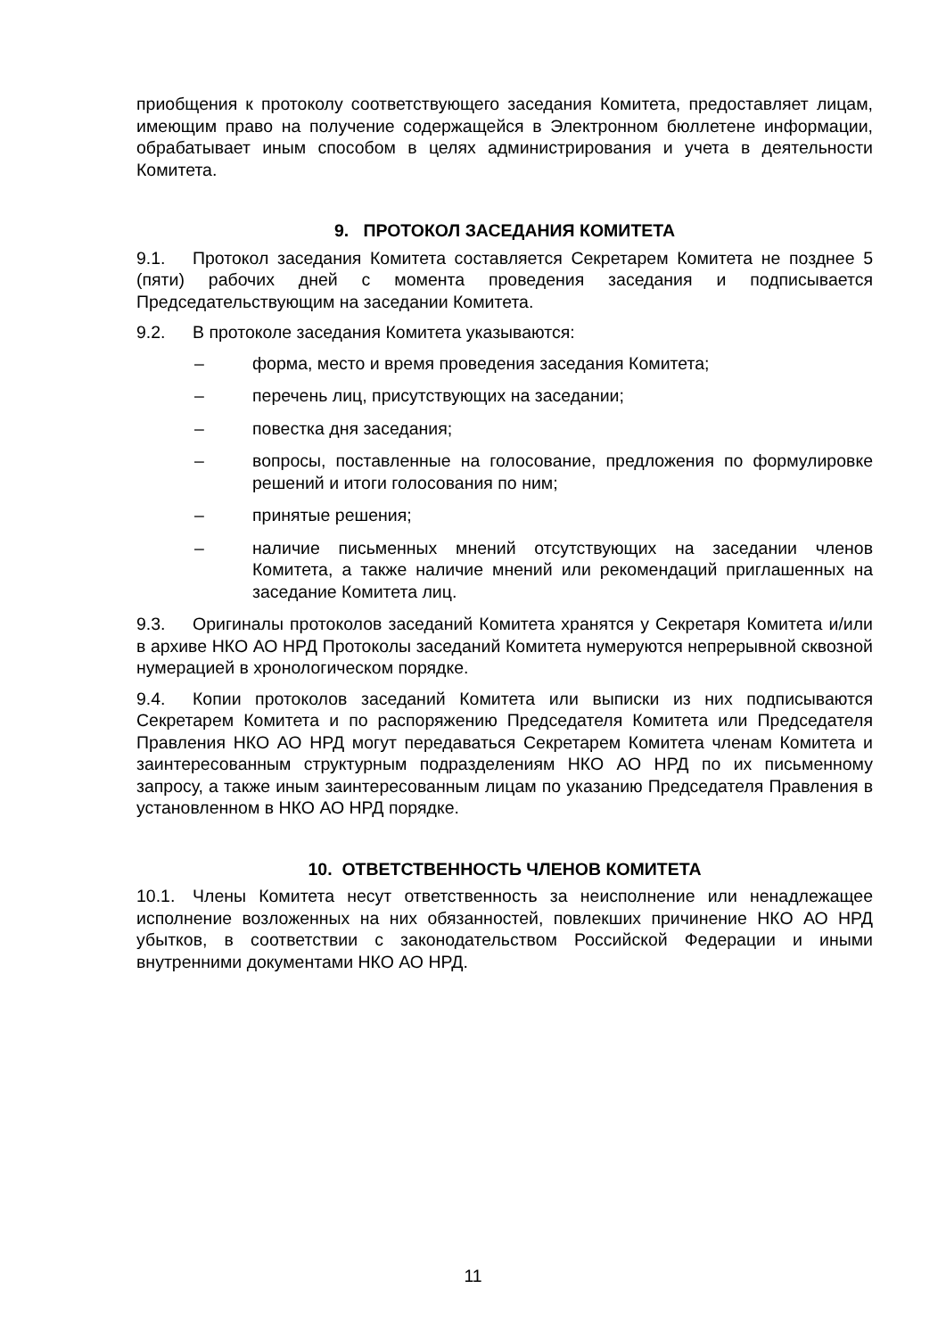приобщения к протоколу соответствующего заседания Комитета, предоставляет лицам, имеющим право на получение содержащейся в Электронном бюллетене информации, обрабатывает иным способом в целях администрирования и учета в деятельности Комитета.
9. ПРОТОКОЛ ЗАСЕДАНИЯ КОМИТЕТА
9.1. Протокол заседания Комитета составляется Секретарем Комитета не позднее 5 (пяти) рабочих дней с момента проведения заседания и подписывается Председательствующим на заседании Комитета.
9.2. В протоколе заседания Комитета указываются:
– форма, место и время проведения заседания Комитета;
– перечень лиц, присутствующих на заседании;
– повестка дня заседания;
– вопросы, поставленные на голосование, предложения по формулировке решений и итоги голосования по ним;
– принятые решения;
– наличие письменных мнений отсутствующих на заседании членов Комитета, а также наличие мнений или рекомендаций приглашенных на заседание Комитета лиц.
9.3. Оригиналы протоколов заседаний Комитета хранятся у Секретаря Комитета и/или в архиве НКО АО НРД Протоколы заседаний Комитета нумеруются непрерывной сквозной нумерацией в хронологическом порядке.
9.4. Копии протоколов заседаний Комитета или выписки из них подписываются Секретарем Комитета и по распоряжению Председателя Комитета или Председателя Правления НКО АО НРД могут передаваться Секретарем Комитета членам Комитета и заинтересованным структурным подразделениям НКО АО НРД по их письменному запросу, а также иным заинтересованным лицам по указанию Председателя Правления в установленном в НКО АО НРД порядке.
10. ОТВЕТСТВЕННОСТЬ ЧЛЕНОВ КОМИТЕТА
10.1. Члены Комитета несут ответственность за неисполнение или ненадлежащее исполнение возложенных на них обязанностей, повлекших причинение НКО АО НРД убытков, в соответствии с законодательством Российской Федерации и иными внутренними документами НКО АО НРД.
11